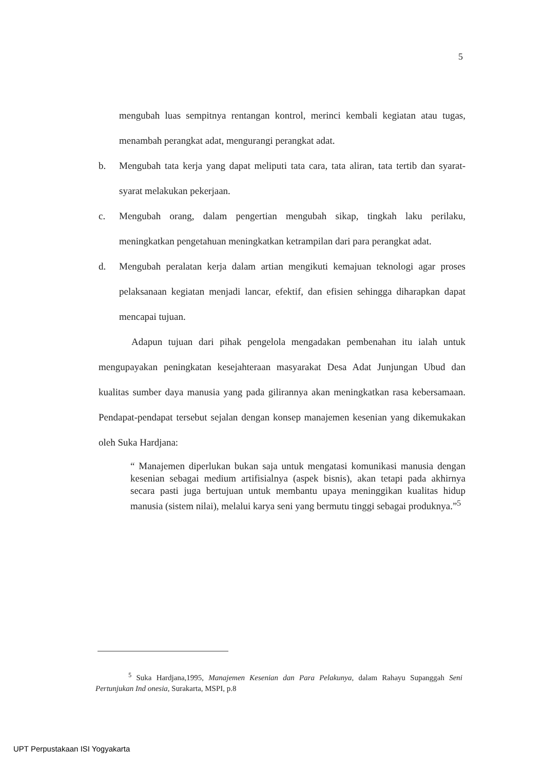5
mengubah luas sempitnya rentangan kontrol, merinci kembali kegiatan atau tugas, menambah perangkat adat, mengurangi perangkat adat.
b. Mengubah tata kerja yang dapat meliputi tata cara, tata aliran, tata tertib dan syarat-syarat melakukan pekerjaan.
c. Mengubah orang, dalam pengertian mengubah sikap, tingkah laku perilaku, meningkatkan pengetahuan meningkatkan ketrampilan dari para perangkat adat.
d. Mengubah peralatan kerja dalam artian mengikuti kemajuan teknologi agar proses pelaksanaan kegiatan menjadi lancar, efektif, dan efisien sehingga diharapkan dapat mencapai tujuan.
Adapun tujuan dari pihak pengelola mengadakan pembenahan itu ialah untuk mengupayakan peningkatan kesejahteraan masyarakat Desa Adat Junjungan Ubud dan kualitas sumber daya manusia yang pada gilirannya akan meningkatkan rasa kebersamaan. Pendapat-pendapat tersebut sejalan dengan konsep manajemen kesenian yang dikemukakan oleh Suka Hardjana:
“ Manajemen diperlukan bukan saja untuk mengatasi komunikasi manusia dengan kesenian sebagai medium artifisialnya (aspek bisnis), akan tetapi pada akhirnya secara pasti juga bertujuan untuk membantu upaya meninggikan kualitas hidup manusia (sistem nilai), melalui karya seni yang bermutu tinggi sebagai produknya.”<sup>5</sup>
<sup>5</sup> Suka Hardjana,1995, Manajemen Kesenian dan Para Pelakunya, dalam Rahayu Supanggah Seni Pertunjukan Ind onesia, Surakarta, MSPI, p.8
UPT Perpustakaan ISI Yogyakarta